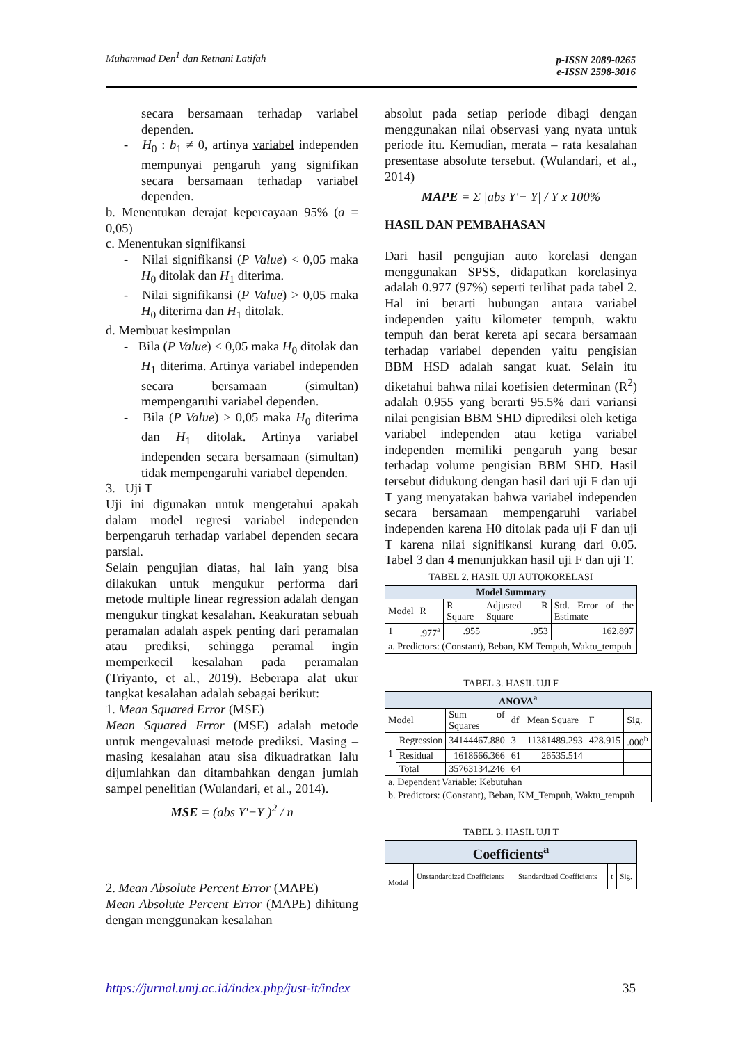Muhammad Den<sup>1</sup> dan Retnani Latifah
p-ISSN 2089-0265
e-ISSN 2598-3016
secara bersamaan terhadap variabel dependen.
- H<sub>0</sub> : b<sub>1</sub> ≠ 0, artinya variabel independen mempunyai pengaruh yang signifikan secara bersamaan terhadap variabel dependen.
b. Menentukan derajat kepercayaan 95% (a = 0,05)
c. Menentukan signifikansi
- Nilai signifikansi (P Value) < 0,05 maka H<sub>0</sub> ditolak dan H<sub>1</sub> diterima.
- Nilai signifikansi (P Value) > 0,05 maka H<sub>0</sub> diterima dan H<sub>1</sub> ditolak.
d. Membuat kesimpulan
- Bila (P Value) < 0,05 maka H<sub>0</sub> ditolak dan H<sub>1</sub> diterima. Artinya variabel independen secara bersamaan (simultan) mempengaruhi variabel dependen.
- Bila (P Value) > 0,05 maka H<sub>0</sub> diterima dan H<sub>1</sub> ditolak. Artinya variabel independen secara bersamaan (simultan) tidak mempengaruhi variabel dependen.
3. Uji T
Uji ini digunakan untuk mengetahui apakah dalam model regresi variabel independen berpengaruh terhadap variabel dependen secara parsial.
Selain pengujian diatas, hal lain yang bisa dilakukan untuk mengukur performa dari metode multiple linear regression adalah dengan mengukur tingkat kesalahan. Keakuratan sebuah peramalan adalah aspek penting dari peramalan atau prediksi, sehingga peramal ingin memperkecil kesalahan pada peramalan (Triyanto, et al., 2019). Beberapa alat ukur tangkat kesalahan adalah sebagai berikut:
1. Mean Squared Error (MSE)
Mean Squared Error (MSE) adalah metode untuk mengevaluasi metode prediksi. Masing – masing kesalahan atau sisa dikuadratkan lalu dijumlahkan dan ditambahkan dengan jumlah sampel penelitian (Wulandari, et al., 2014).
MSE = (abs Y′−Y )<sup>2</sup> / n
2. Mean Absolute Percent Error (MAPE)
Mean Absolute Percent Error (MAPE) dihitung dengan menggunakan kesalahan
absolut pada setiap periode dibagi dengan menggunakan nilai observasi yang nyata untuk periode itu. Kemudian, merata – rata kesalahan presentase absolute tersebut. (Wulandari, et al., 2014)
MAPE = Σ |abs Y′− Y| / Y x 100%
HASIL DAN PEMBAHASAN
Dari hasil pengujian auto korelasi dengan menggunakan SPSS, didapatkan korelasinya adalah 0.977 (97%) seperti terlihat pada tabel 2. Hal ini berarti hubungan antara variabel independen yaitu kilometer tempuh, waktu tempuh dan berat kereta api secara bersamaan terhadap variabel dependen yaitu pengisian BBM HSD adalah sangat kuat. Selain itu diketahui bahwa nilai koefisien determinan (R<sup>2</sup>) adalah 0.955 yang berarti 95.5% dari variansi nilai pengisian BBM SHD diprediksi oleh ketiga variabel independen atau ketiga variabel independen memiliki pengaruh yang besar terhadap volume pengisian BBM SHD. Hasil tersebut didukung dengan hasil dari uji F dan uji T yang menyatakan bahwa variabel independen secara bersamaan mempengaruhi variabel independen karena H0 ditolak pada uji F dan uji T karena nilai signifikansi kurang dari 0.05. Tabel 3 dan 4 menunjukkan hasil uji F dan uji T.
TABEL 2. HASIL UJI AUTOKORELASI
| Model Summary | | | | |
| --- | --- | --- | --- | --- |
| Model | R | R Square | Adjusted R Square | Std. Error of the Estimate |
| 1 | .977<sup>a</sup> | .955 | .953 | 162.897 |
| a. Predictors: (Constant), Beban, KM Tempuh, Waktu_tempuh | | | | |
TABEL 3. HASIL UJI F
| ANOVA<sup>a</sup> | | | | | | |
| --- | --- | --- | --- | --- | --- | --- |
| Model | | Sum of Squares | df | Mean Square | F | Sig. |
| 1 | Regression | 34144467.880 | 3 | 11381489.293 | 428.915 | .000<sup>b</sup> |
| | Residual | 1618666.366 | 61 | 26535.514 | | |
| | Total | 35763134.246 | 64 | | | |
| a. Dependent Variable: Kebutuhan | | | | | | |
| b. Predictors: (Constant), Beban, KM_Tempuh, Waktu_tempuh | | | | | | |
TABEL 3. HASIL UJI T
| Coefficients<sup>a</sup> | | | | |
| --- | --- | --- | --- | --- |
| Model | Unstandardized Coefficients | Standardized Coefficients | t | Sig. |
https://jurnal.umj.ac.id/index.php/just-it/index 35